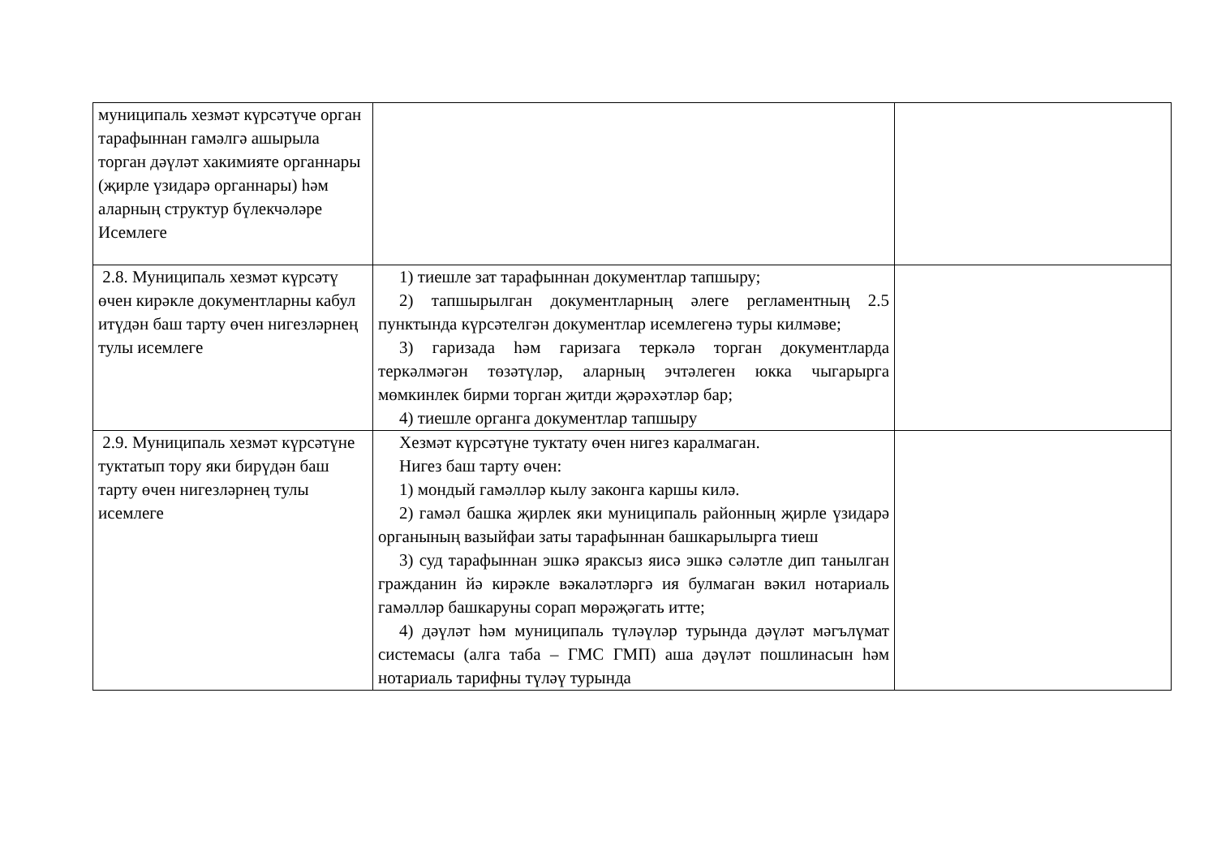| муниципаль хезмәт күрсәтүче орган тарафыннан гамәлгә ашырыла торган дәүләт хакимияте органнары (җирле үзидарә органнары) һәм аларның структур бүлекчәләре Исемлеге | | |
| 2.8. Муниципаль хезмәт күрсәтү өчен кирәкле документларны кабул итүдән баш тарту өчен нигезләрнең тулы исемлеге | 1) тиешле зат тарафыннан документлар тапшыру; 2) тапшырылган документларның әлеге регламентның 2.5 пунктында күрсәтелгән документлар исемлегенә туры килмәве; 3) гаризада һәм гаризага теркәлә торган документларда теркәлмәгән төзәтүләр, аларның эчтәлеген юкка чыгарырга мөмкинлек бирми торган җитди җәрәхәтләр бар; 4) тиешле органга документлар тапшыру | |
| 2.9. Муниципаль хезмәт күрсәтүне туктатып тору яки бирүдән баш тарту өчен нигезләрнең тулы исемлеге | Хезмәт күрсәтүне туктату өчен нигез каралмаган. Нигез баш тарту өчен: 1) мондый гамәлләр кылу законга каршы килә. 2) гамәл башка җирлек яки муниципаль районның җирле үзидарә органының вазыйфаи заты тарафыннан башкарылырга тиеш 3) суд тарафыннан эшкә яраксыз яисә эшкә сәләтле дип танылган гражданин йә кирәкле вәкаләтләргә ия булмаган вәкил нотариаль гамәлләр башкаруны сорап мөрәҗәгать итте; 4) дәүләт һәм муниципаль түләүләр турында дәүләт мәгълүмат системасы (алга таба – ГМС ГМП) аша дәүләт пошлинасын һәм нотариаль тарифны түләү турында | |